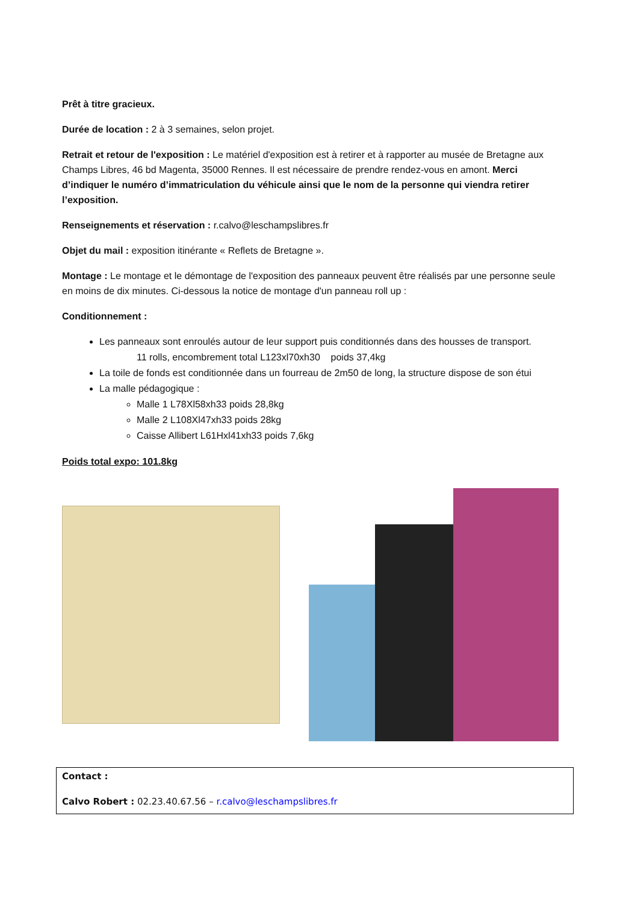Prêt à titre gracieux.
Durée de location : 2 à 3 semaines, selon projet.
Retrait et retour de l'exposition : Le matériel d'exposition est à retirer et à rapporter au musée de Bretagne aux Champs Libres, 46 bd Magenta, 35000 Rennes. Il est nécessaire de prendre rendez-vous en amont. Merci d’indiquer le numéro d’immatriculation du véhicule ainsi que le nom de la personne qui viendra retirer l’exposition.
Renseignements et réservation : r.calvo@leschampslibres.fr
Objet du mail : exposition itinérante « Reflets de Bretagne ».
Montage : Le montage et le démontage de l'exposition des panneaux peuvent être réalisés par une personne seule en moins de dix minutes. Ci-dessous la notice de montage d'un panneau roll up :
Conditionnement :
Les panneaux sont enroulés autour de leur support puis conditionnés dans des housses de transport.
11 rolls, encombrement total L123xl70xh30 poids 37,4kg
La toile de fonds est conditionnée dans un fourreau de 2m50 de long, la structure dispose de son étui
La malle pédagogique :
Malle 1 L78Xl58xh33 poids 28,8kg
Malle 2 L108Xl47xh33 poids 28kg
Caisse Allibert L61Hxl41xh33 poids 7,6kg
Poids total expo: 101.8kg
Contact :
Calvo Robert : 02.23.40.67.56 – r.calvo@leschampslibres.fr